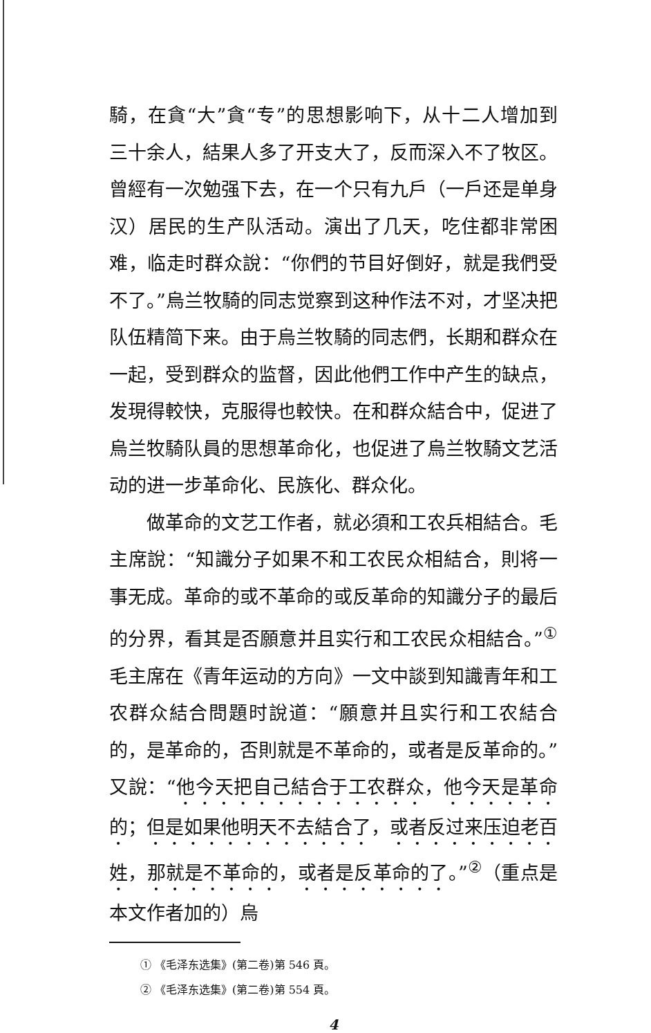騎，在貪“大”貪“专”的思想影响下，从十二人增加到三十余人，結果人多了开支大了，反而深入不了牧区。曾經有一次勉强下去，在一个只有九戶（一戶还是单身汉）居民的生产队活动。演出了几天，吃住都非常困难，临走时群众說：“你們的节目好倒好，就是我們受不了。”烏兰牧騎的同志觉察到这种作法不对，才坚决把队伍精简下来。由于烏兰牧騎的同志們，长期和群众在一起，受到群众的监督，因此他們工作中产生的缺点，发現得較快，克服得也較快。在和群众結合中，促进了烏兰牧騎队員的思想革命化，也促进了烏兰牧騎文艺活动的进一步革命化、民族化、群众化。
做革命的文艺工作者，就必須和工农兵相結合。毛主席說：“知識分子如果不和工农民众相結合，則将一事无成。革命的或不革命的或反革命的知識分子的最后的分界，看其是否願意并且实行和工农民众相結合。”<sup>①</sup>毛主席在《青年运动的方向》一文中談到知識青年和工农群众結合問題时說道：“願意并且实行和工农結合的，是革命的，否則就是不革命的，或者是反革命的。”又說：“他今天把自己結合于工农群众，他今天是革命的；但是如果他明天不去結合了，或者反过来压迫老百姓，那就是不革命的，或者是反革命的了。”<sup>②</sup>（重点是本文作者加的）烏
① 《毛泽东选集》(第二卷)第 546 頁。
② 《毛泽东选集》(第二卷)第 554 頁。
4